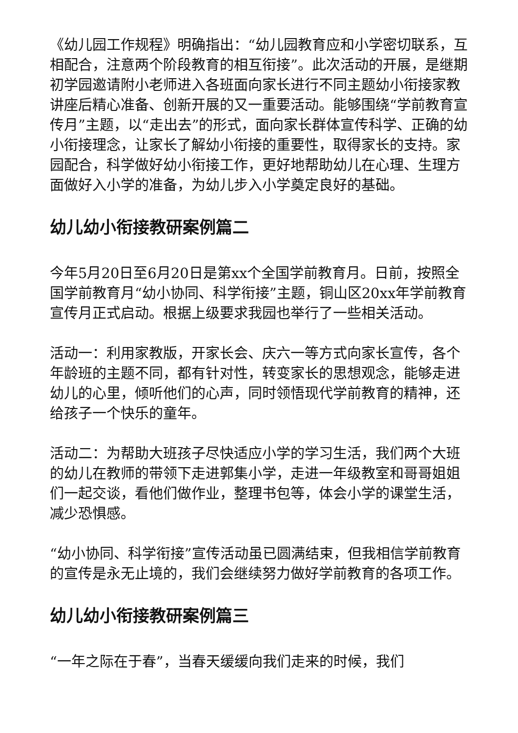《幼儿园工作规程》明确指出：“幼儿园教育应和小学密切联系，互相配合，注意两个阶段教育的相互衔接”。此次活动的开展，是继期初学园邀请附小老师进入各班面向家长进行不同主题幼小衔接家教讲座后精心准备、创新开展的又一重要活动。能够围绕“学前教育宣传月”主题，以“走出去”的形式，面向家长群体宣传科学、正确的幼小衔接理念，让家长了解幼小衔接的重要性，取得家长的支持。家园配合，科学做好幼小衔接工作，更好地帮助幼儿在心理、生理方面做好入小学的准备，为幼儿步入小学奠定良好的基础。
幼儿幼小衔接教研案例篇二
今年5月20日至6月20日是第xx个全国学前教育月。日前，按照全国学前教育月“幼小协同、科学衔接”主题，铜山区20xx年学前教育宣传月正式启动。根据上级要求我园也举行了一些相关活动。
活动一：利用家教版，开家长会、庆六一等方式向家长宣传，各个年龄班的主题不同，都有针对性，转变家长的思想观念，能够走进幼儿的心里，倾听他们的心声，同时领悟现代学前教育的精神，还给孩子一个快乐的童年。
活动二：为帮助大班孩子尽快适应小学的学习生活，我们两个大班的幼儿在教师的带领下走进郭集小学，走进一年级教室和哥哥姐姐们一起交谈，看他们做作业，整理书包等，体会小学的课堂生活，减少恐惧感。
“幼小协同、科学衔接”宣传活动虽已圆满结束，但我相信学前教育的宣传是永无止境的，我们会继续努力做好学前教育的各项工作。
幼儿幼小衔接教研案例篇三
“一年之际在于春”，当春天缓缓向我们走来的时候，我们